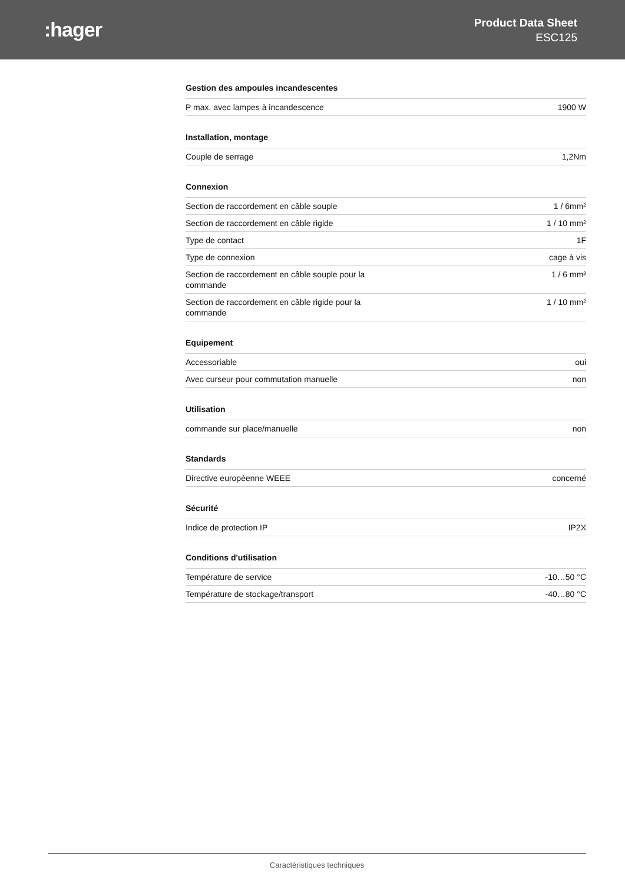:hager
Product Data Sheet
ESC125
Gestion des ampoules incandescentes
| P max. avec lampes à incandescence | 1900 W |
Installation, montage
| Couple de serrage | 1,2Nm |
Connexion
| Section de raccordement en câble souple | 1 / 6mm² |
| Section de raccordement en câble rigide | 1 / 10 mm² |
| Type de contact | 1F |
| Type de connexion | cage à vis |
| Section de raccordement en câble souple pour la commande | 1 / 6 mm² |
| Section de raccordement en câble rigide pour la commande | 1 / 10 mm² |
Equipement
| Accessoriable | oui |
| Avec curseur pour commutation manuelle | non |
Utilisation
| commande sur place/manuelle | non |
Standards
| Directive européenne WEEE | concerné |
Sécurité
| Indice de protection IP | IP2X |
Conditions d'utilisation
| Température de service | -10…50 °C |
| Température de stockage/transport | -40…80 °C |
Caractéristiques techniques